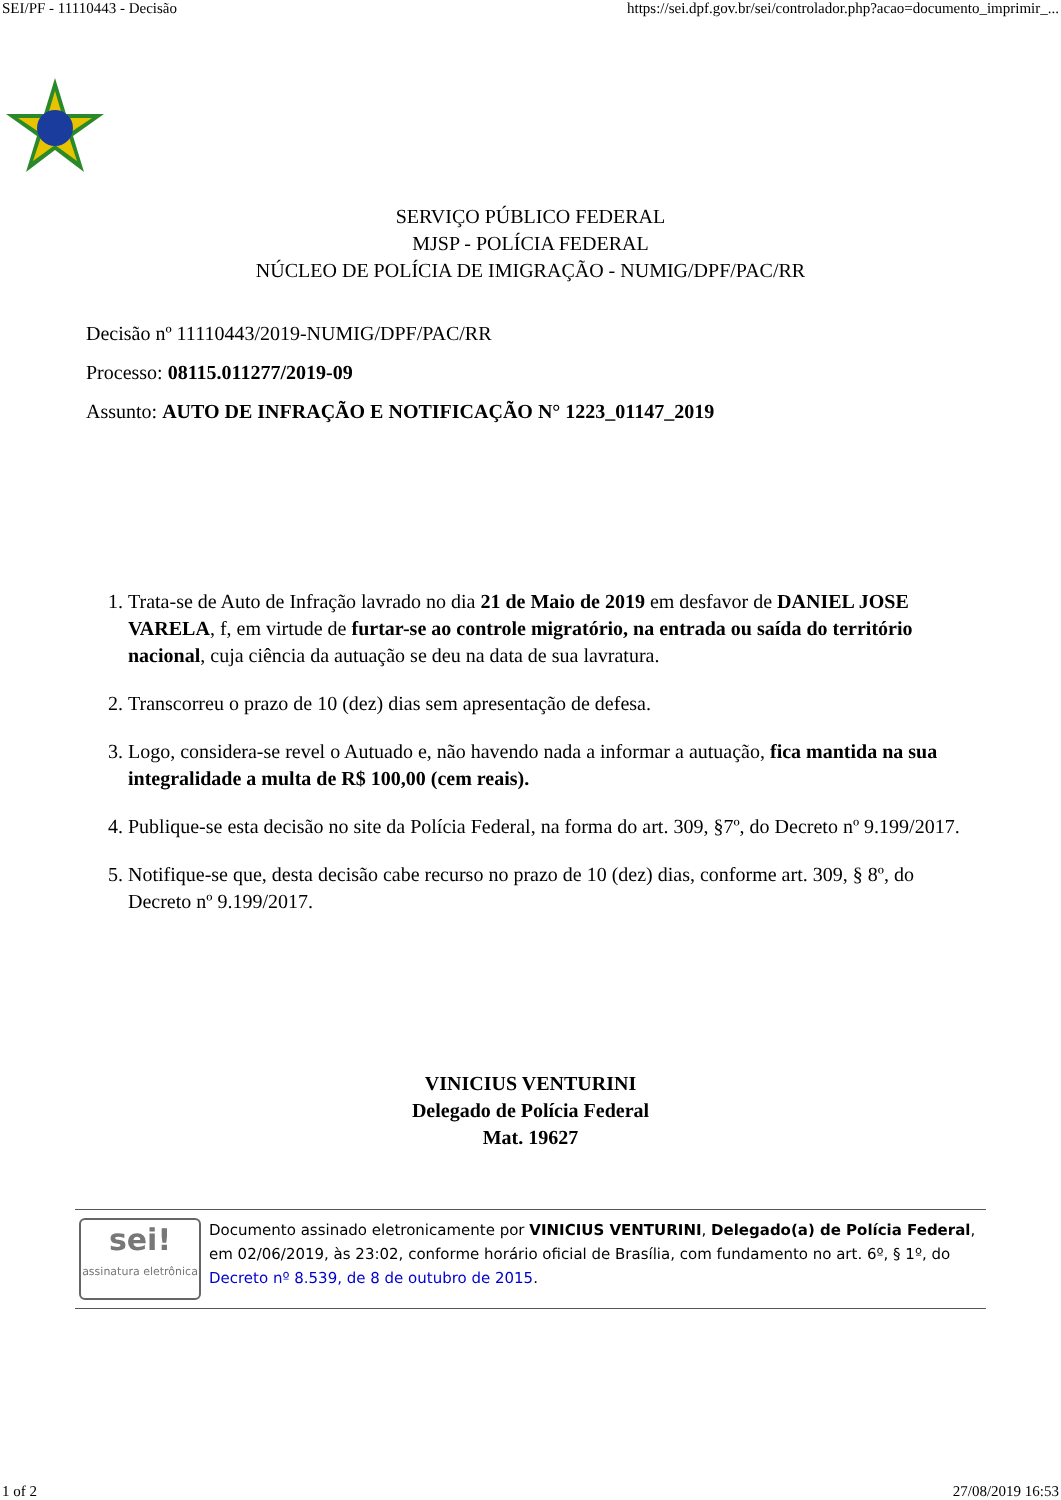SEI/PF - 11110443 - Decisão https://sei.dpf.gov.br/sei/controlador.php?acao=documento_imprimir_...
SERVIÇO PÚBLICO FEDERAL
MJSP - POLÍCIA FEDERAL
NÚCLEO DE POLÍCIA DE IMIGRAÇÃO - NUMIG/DPF/PAC/RR
Decisão nº 11110443/2019-NUMIG/DPF/PAC/RR
Processo: 08115.011277/2019-09
Assunto: AUTO DE INFRAÇÃO E NOTIFICAÇÃO N° 1223_01147_2019
1. Trata-se de Auto de Infração lavrado no dia 21 de Maio de 2019 em desfavor de DANIEL JOSE VARELA, f, em virtude de furtar-se ao controle migratório, na entrada ou saída do território nacional, cuja ciência da autuação se deu na data de sua lavratura.
2. Transcorreu o prazo de 10 (dez) dias sem apresentação de defesa.
3. Logo, considera-se revel o Autuado e, não havendo nada a informar a autuação, fica mantida na sua integralidade a multa de R$ 100,00 (cem reais).
4. Publique-se esta decisão no site da Polícia Federal, na forma do art. 309, §7º, do Decreto nº 9.199/2017.
5. Notifique-se que, desta decisão cabe recurso no prazo de 10 (dez) dias, conforme art. 309, § 8º, do Decreto nº 9.199/2017.
VINICIUS VENTURINI
Delegado de Polícia Federal
Mat. 19627
sei!
assinatura eletrônica
Documento assinado eletronicamente por VINICIUS VENTURINI, Delegado(a) de Polícia Federal, em 02/06/2019, às 23:02, conforme horário oficial de Brasília, com fundamento no art. 6º, § 1º, do Decreto nº 8.539, de 8 de outubro de 2015.
1 of 2 27/08/2019 16:53